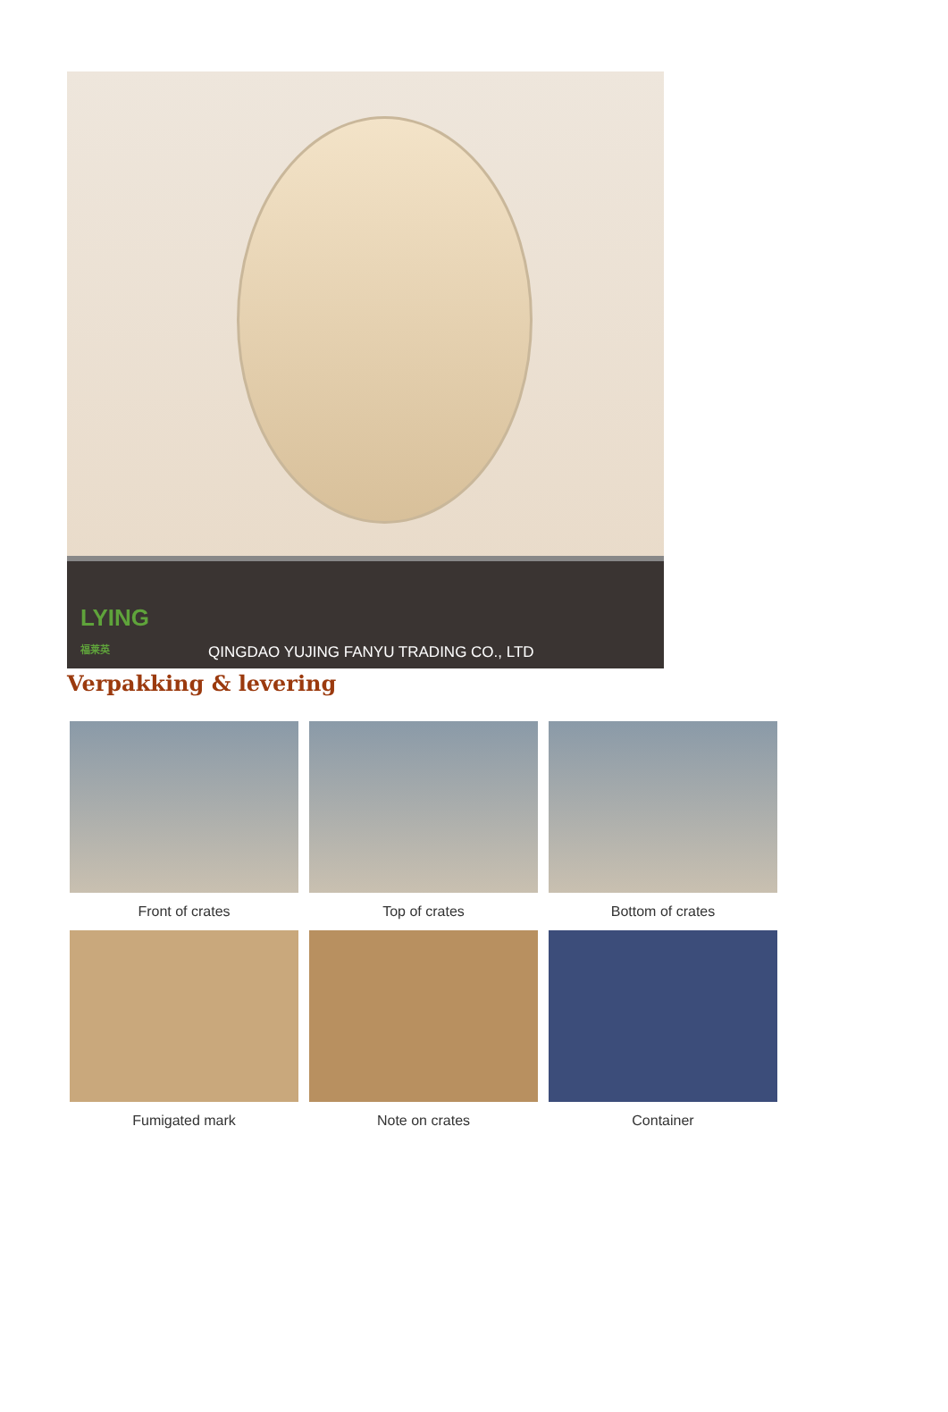LYING
福莱英
QINGDAO YUJING FANYU TRADING CO., LTD
Verpakking & levering
Front of crates
Top of crates
Bottom of crates
Fumigated mark
Note on crates
Container